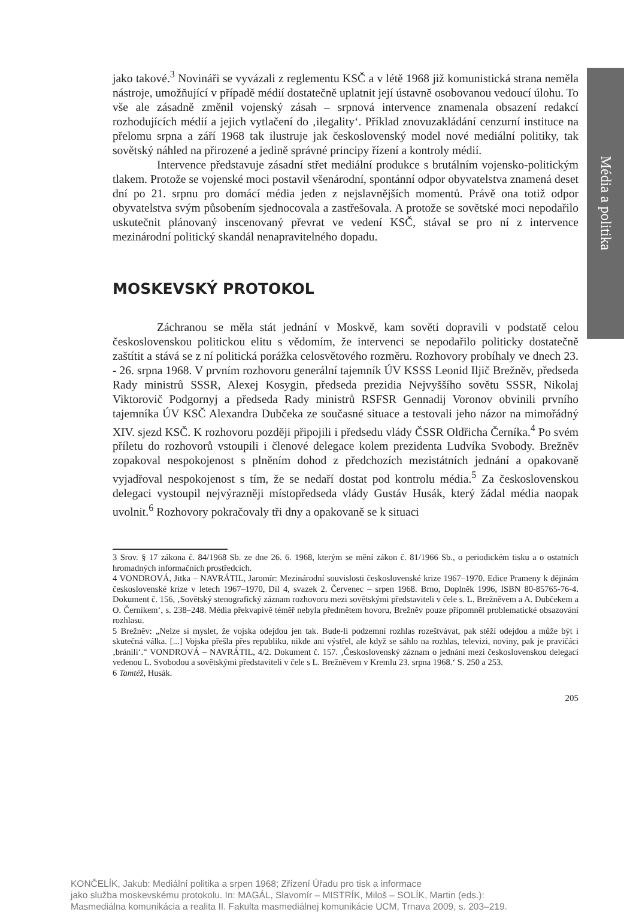Média a politika
jako takové.<sup>3</sup> Novináři se vyvázali z reglementu KSČ a v létě 1968 již komunistická strana neměla nástroje, umožňující v případě médií dostatečně uplatnit její ústavně osobovanou vedoucí úlohu. To vše ale zásadně změnil vojenský zásah – srpnová intervence znamenala obsazení redakcí rozhodujících médií a jejich vytlačení do ‚ilegality‘. Příklad znovuzakládání cenzurní instituce na přelomu srpna a září 1968 tak ilustruje jak československý model nové mediální politiky, tak sovětský náhled na přirozené a jedině správné principy řízení a kontroly médií.
Intervence představuje zásadní střet mediální produkce s brutálním vojensko-politickým tlakem. Protože se vojenské moci postavil všenárodní, spontánní odpor obyvatelstva znamená deset dní po 21. srpnu pro domácí média jeden z nejslavnějších momentů. Právě ona totiž odpor obyvatelstva svým působením sjednocovala a zastřešovala. A protože se sovětské moci nepodařilo uskutečnit plánovaný inscenovaný převrat ve vedení KSČ, stával se pro ní z intervence mezinárodní politický skandál nenapravitelného dopadu.
MOSKEVSKÝ PROTOKOL
Záchranou se měla stát jednání v Moskvě, kam sověti dopravili v podstatě celou československou politickou elitu s vědomím, že intervenci se nepodařilo politicky dostatečně zaštítit a stává se z ní politická porážka celosvětového rozměru. Rozhovory probíhaly ve dnech 23. - 26. srpna 1968. V prvním rozhovoru generální tajemník ÚV KSSS Leonid Iljič Brežněv, předseda Rady ministrů SSSR, Alexej Kosygin, předseda prezidia Nejvyššího sovětu SSSR, Nikolaj Viktorovič Podgornyj a předseda Rady ministrů RSFSR Gennadij Voronov obvinili prvního tajemníka ÚV KSČ Alexandra Dubčeka ze současné situace a testovali jeho názor na mimořádný XIV. sjezd KSČ. K rozhovoru později připojili i předsedu vlády ČSSR Oldřicha Černíka.<sup>4</sup> Po svém příletu do rozhovorů vstoupili i členové delegace kolem prezidenta Ludvíka Svobody. Brežněv zopakoval nespokojenost s plněním dohod z předchozích mezistátních jednání a opakovaně vyjadřoval nespokojenost s tím, že se nedaří dostat pod kontrolu média.<sup>5</sup> Za československou delegaci vystoupil nejvýrazněji místopředseda vlády Gustáv Husák, který žádal média naopak uvolnit.<sup>6</sup> Rozhovory pokračovaly tři dny a opakovaně se k situaci
3 Srov. § 17 zákona č. 84/1968 Sb. ze dne 26. 6. 1968, kterým se mění zákon č. 81/1966 Sb., o periodickém tisku a o ostatních hromadných informačních prostředcích.
4 VONDROVÁ, Jitka – NAVRÁTIL, Jaromír: Mezinárodní souvislosti československé krize 1967–1970. Edice Prameny k dějinám československé krize v letech 1967–1970, Díl 4, svazek 2. Červenec – srpen 1968. Brno, Doplněk 1996, ISBN 80-85765-76-4. Dokument č. 156, ‚Sovětský stenografický záznam rozhovoru mezi sovětskými představiteli v čele s. L. Brežněvem a A. Dubčekem a O. Černíkem‘, s. 238–248. Média překvapivě téměř nebyla předmětem hovoru, Brežněv pouze připomněl problematické obsazování rozhlasu.
5 Brežněv: „Nelze si myslet, že vojska odejdou jen tak. Bude-li podzemní rozhlas rozeštvávat, pak stěží odejdou a může být i skutečná válka. [...] Vojska přešla přes republiku, nikde ani výstřel, ale když se sáhlo na rozhlas, televizi, noviny, pak je pravičáci ‚bránili‘.“ VONDROVÁ – NAVRÁTIL, 4/2. Dokument č. 157. ‚Československý záznam o jednání mezi československou delegací vedenou L. Svobodou a sovětskými představiteli v čele s L. Brežněvem v Kremlu 23. srpna 1968.‘ S. 250 a 253.
6 Tamtéž, Husák.
205
KONČELÍK, Jakub: Mediální politika a srpen 1968; Zřízení Úřadu pro tisk a informace
jako služba moskevskému protokolu. In: MAGÁL, Slavomír – MISTRÍK, Miloš – SOLÍK, Martin (eds.):
Masmediálna komunikácia a realita II. Fakulta masmediálnej komunikácie UCM, Trnava 2009, s. 203–219.